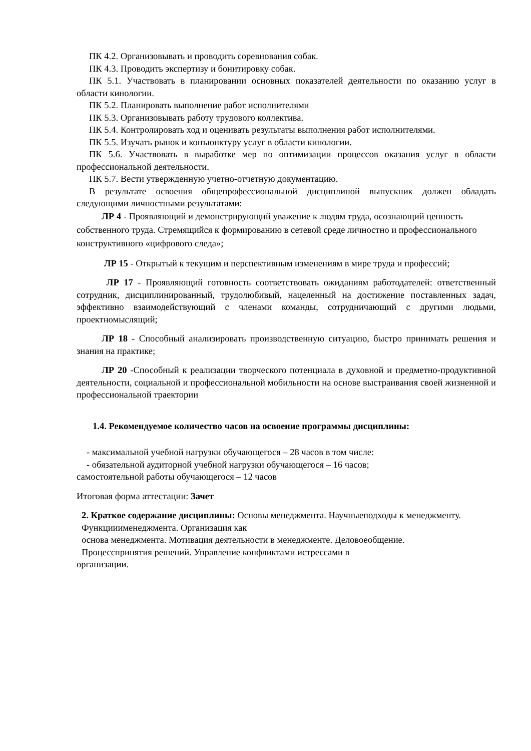ПК 4.2. Организовывать и проводить соревнования собак.
ПК 4.3. Проводить экспертизу и бонитировку собак.
ПК 5.1. Участвовать в планировании основных показателей деятельности по оказанию услуг в области кинологии.
ПК 5.2. Планировать выполнение работ исполнителями
ПК 5.3. Организовывать работу трудового коллектива.
ПК 5.4. Контролировать ход и оценивать результаты выполнения работ исполнителями.
ПК 5.5. Изучать рынок и конъюнктуру услуг в области кинологии.
ПК 5.6. Участвовать в выработке мер по оптимизации процессов оказания услуг в области профессиональной деятельности.
ПК 5.7. Вести утвержденную учетно-отчетную документацию.
В результате освоения общепрофессиональной дисциплиной выпускник должен обладать следующими личностными результатами:
ЛР 4 - Проявляющий и демонстрирующий уважение к людям труда, осознающий ценность собственного труда. Стремящийся к формированию в сетевой среде личностно и профессионального конструктивного «цифрового следа»;
ЛР 15 - Открытый к текущим и перспективным изменениям в мире труда и профессий;
ЛР 17 - Проявляющий готовность соответствовать ожиданиям работодателей: ответственный сотрудник, дисциплинированный, трудолюбивый, нацеленный на достижение поставленных задач, эффективно взаимодействующий с членами команды, сотрудничающий с другими людьми, проектномыслящий;
ЛР 18 - Способный анализировать производственную ситуацию, быстро принимать решения и знания на практике;
ЛР 20 -Способный к реализации творческого потенциала в духовной и предметно-продуктивной деятельности, социальной и профессиональной мобильности на основе выстраивания своей жизненной и профессиональной траектории
1.4. Рекомендуемое количество часов на освоение программы дисциплины:
- максимальной учебной нагрузки обучающегося – 28 часов в том числе:
- обязательной аудиторной учебной нагрузки обучающегося – 16 часов;
самостоятельной работы обучающегося – 12 часов
Итоговая форма аттестации: Зачет
2. Краткое содержание дисциплины: Основы менеджмента. Научныеподходы к менеджменту. Функцииименеджмента. Организация как
основа менеджмента. Мотивация деятельности в менеджменте. Деловоеобщение.
Процесспринятия решений. Управление конфликтами истрессами в
организации.